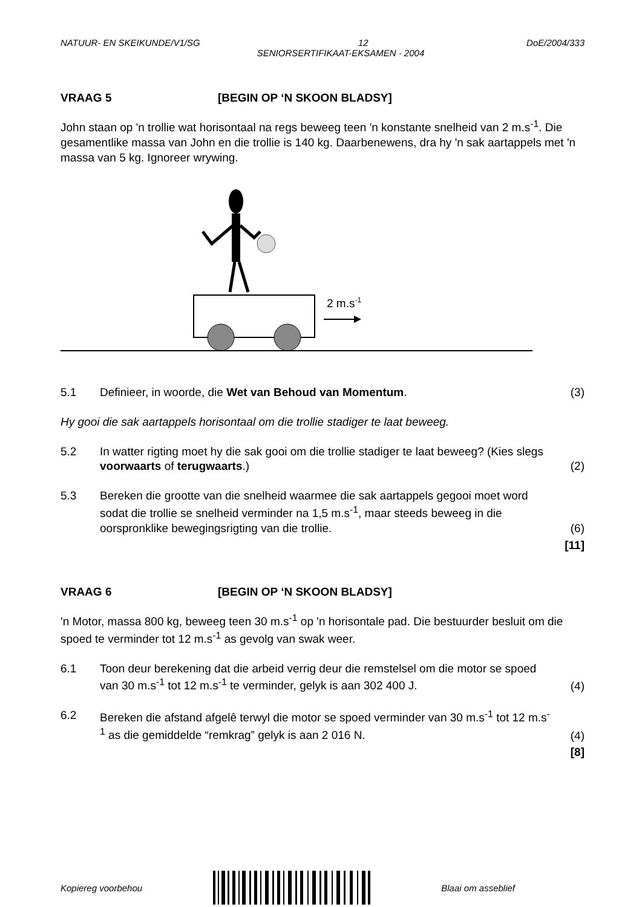NATUUR- EN SKEIKUNDE/V1/SG 12 DoE/2004/333
SENIORSERTIFIKAAT-EKSAMEN - 2004
VRAAG 5 [BEGIN OP ‘N SKOON BLADSY]
John staan op 'n trollie wat horisontaal na regs beweeg teen 'n konstante snelheid van 2 m.s<sup>-1</sup>. Die gesamentlike massa van John en die trollie is 140 kg. Daarbenewens, dra hy 'n sak aartappels met 'n massa van 5 kg. Ignoreer wrywing.
2 m.s-1
5.1 Definieer, in woorde, die Wet van Behoud van Momentum. (3)
Hy gooi die sak aartappels horisontaal om die trollie stadiger te laat beweeg.
5.2 In watter rigting moet hy die sak gooi om die trollie stadiger te laat beweeg? (Kies slegs voorwaarts of terugwaarts.) (2)
5.3 Bereken die grootte van die snelheid waarmee die sak aartappels gegooi moet word sodat die trollie se snelheid verminder na 1,5 m.s<sup>-1</sup>, maar steeds beweeg in die oorspronklike bewegingsrigting van die trollie. (6)
[11]
VRAAG 6 [BEGIN OP ‘N SKOON BLADSY]
'n Motor, massa 800 kg, beweeg teen 30 m.s<sup>-1</sup> op 'n horisontale pad. Die bestuurder besluit om die spoed te verminder tot 12 m.s<sup>-1</sup> as gevolg van swak weer.
6.1 Toon deur berekening dat die arbeid verrig deur die remstelsel om die motor se spoed van 30 m.s<sup>-1</sup> tot 12 m.s<sup>-1</sup> te verminder, gelyk is aan 302 400 J. (4)
6.2 Bereken die afstand afgelê terwyl die motor se spoed verminder van 30 m.s<sup>-1</sup> tot 12 m.s<sup>-1</sup> as die gemiddelde “remkrag” gelyk is aan 2 016 N. (4)
[8]
Kopiereg voorbehou Blaai om asseblief